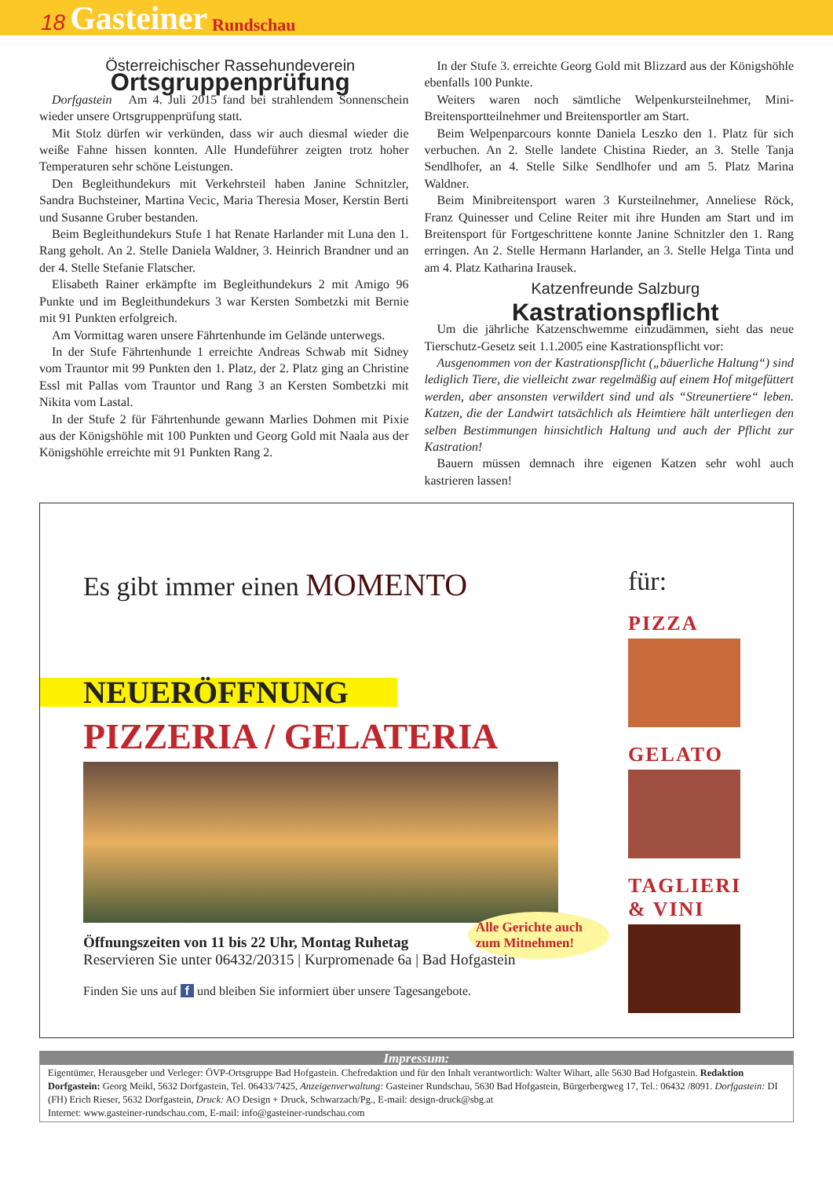18 Gasteiner Rundschau
Österreichischer Rassehundeverein
Ortsgruppenprüfung
Dorfgastein Am 4. Juli 2015 fand bei strahlendem Sonnenschein wieder unsere Ortsgruppenprüfung statt.
Mit Stolz dürfen wir verkünden, dass wir auch diesmal wieder die weiße Fahne hissen konnten. Alle Hundeführer zeigten trotz hoher Temperaturen sehr schöne Leistungen.
Den Begleithundekurs mit Verkehrsteil haben Janine Schnitzler, Sandra Buchsteiner, Martina Vecic, Maria Theresia Moser, Kerstin Berti und Susanne Gruber bestanden.
Beim Begleithundekurs Stufe 1 hat Renate Harlander mit Luna den 1. Rang geholt. An 2. Stelle Daniela Waldner, 3. Heinrich Brandner und an der 4. Stelle Stefanie Flatscher.
Elisabeth Rainer erkämpfte im Begleithundekurs 2 mit Amigo 96 Punkte und im Begleithundekurs 3 war Kersten Sombetzki mit Bernie mit 91 Punkten erfolgreich.
Am Vormittag waren unsere Fährtenhunde im Gelände unterwegs.
In der Stufe Fährtenhunde 1 erreichte Andreas Schwab mit Sidney vom Trauntor mit 99 Punkten den 1. Platz, der 2. Platz ging an Christine Essl mit Pallas vom Trauntor und Rang 3 an Kersten Sombetzki mit Nikita vom Lastal.
In der Stufe 2 für Fährtenhunde gewann Marlies Dohmen mit Pixie aus der Königshöhle mit 100 Punkten und Georg Gold mit Naala aus der Königshöhle erreichte mit 91 Punkten Rang 2.
In der Stufe 3. erreichte Georg Gold mit Blizzard aus der Königshöhle ebenfalls 100 Punkte.
Weiters waren noch sämtliche Welpenkursteilnehmer, Mini-Breitensportteilnehmer und Breitensportler am Start.
Beim Welpenparcours konnte Daniela Leszko den 1. Platz für sich verbuchen. An 2. Stelle landete Chistina Rieder, an 3. Stelle Tanja Sendlhofer, an 4. Stelle Silke Sendlhofer und am 5. Platz Marina Waldner.
Beim Minibreitensport waren 3 Kursteilnehmer, Anneliese Röck, Franz Quinesser und Celine Reiter mit ihre Hunden am Start und im Breitensport für Fortgeschrittene konnte Janine Schnitzler den 1. Rang erringen. An 2. Stelle Hermann Harlander, an 3. Stelle Helga Tinta und am 4. Platz Katharina Irausek.
Katzenfreunde Salzburg
Kastrationspflicht
Um die jährliche Katzenschwemme einzudämmen, sieht das neue Tierschutz-Gesetz seit 1.1.2005 eine Kastrationspflicht vor:
Ausgenommen von der Kastrationspflicht („bäuerliche Haltung“) sind lediglich Tiere, die vielleicht zwar regelmäßig auf einem Hof mitgefüttert werden, aber ansonsten verwildert sind und als “Streunertiere“ leben. Katzen, die der Landwirt tatsächlich als Heimtiere hält unterliegen den selben Bestimmungen hinsichtlich Haltung und auch der Pflicht zur Kastration!
Bauern müssen demnach ihre eigenen Katzen sehr wohl auch kastrieren lassen!
Es gibt immer einen MOMENTO
NEUERÖFFNUNG
PIZZERIA / GELATERIA
Öffnungszeiten von 11 bis 22 Uhr, Montag Ruhetag
Reservieren Sie unter 06432/20315 | Kurpromenade 6a | Bad Hofgastein
Finden Sie uns auf f und bleiben Sie informiert über unsere Tagesangebote.
Alle Gerichte auch zum Mitnehmen!
für:
PIZZA
GELATO
TAGLIERI
& VINI
Impressum:
Eigentümer, Herausgeber und Verleger: ÖVP-Ortsgruppe Bad Hofgastein. Chefredaktion und für den Inhalt verantwortlich: Walter Wihart, alle 5630 Bad Hofgastein. Redaktion Dorfgastein: Georg Meikl, 5632 Dorfgastein, Tel. 06433/7425, Anzeigenverwaltung: Gasteiner Rundschau, 5630 Bad Hofgastein, Bürgerbergweg 17, Tel.: 06432 /8091. Dorfgastein: DI (FH) Erich Rieser, 5632 Dorfgastein, Druck: AO Design + Druck, Schwarzach/Pg., E-mail: design-druck@sbg.at
Internet: www.gasteiner-rundschau.com, E-mail: info@gasteiner-rundschau.com